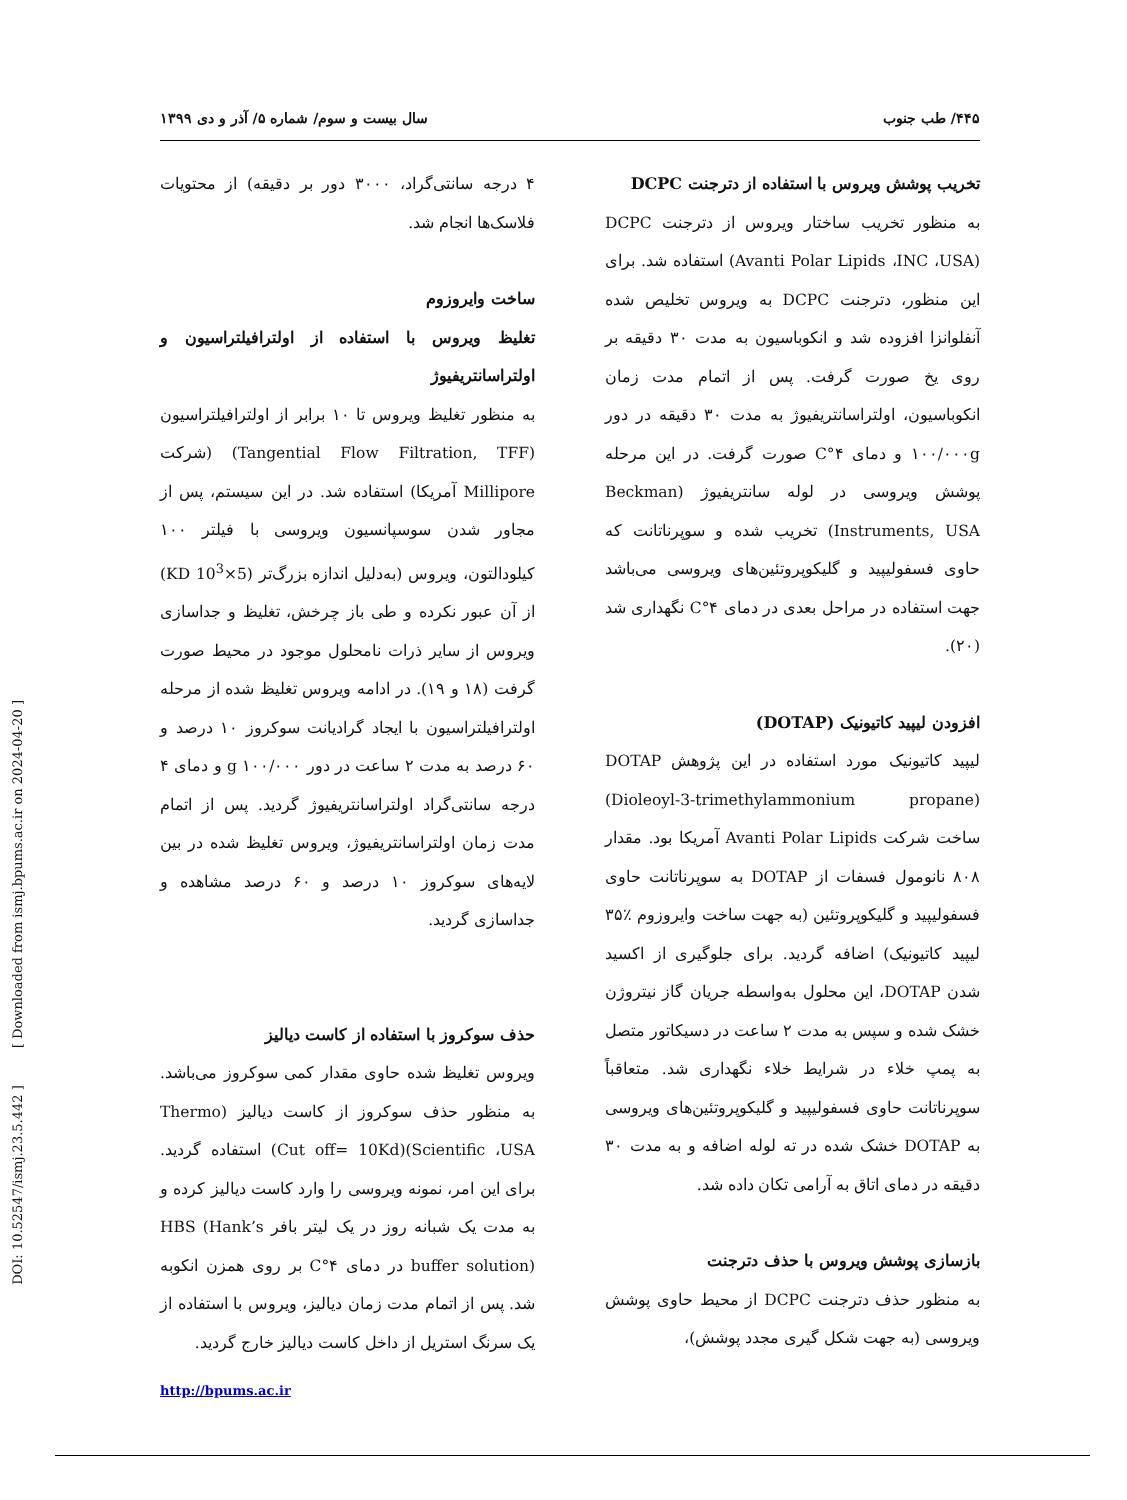DOI: 10.52547/ismj.23.5.442 ] [ Downloaded from ismj.bpums.ac.ir on 2024-04-20 ]
۴۴۵/ طب جنوب سال بیست و سوم/ شماره ۵/ آذر و دی ۱۳۹۹
۴ درجه سانتی‌گراد، ۳۰۰۰ دور بر دقیقه) از محتویات فلاسک‌ها انجام شد.
ساخت وایروزوم
تغلیظ ویروس با استفاده از اولترافیلتراسیون و اولتراسانتریفیوژ
به منظور تغلیظ ویروس تا ۱۰ برابر از اولترافیلتراسیون (Tangential Flow Filtration, TFF) (شرکت Millipore آمریکا) استفاده شد. در این سیستم، پس از مجاور شدن سوسپانسیون ویروسی با فیلتر ۱۰۰ کیلودالتون، ویروس (به‌دلیل اندازه بزرگ‌تر (5×10<sup>3</sup> KD) از آن عبور نکرده و طی باز چرخش، تغلیظ و جداسازی ویروس از سایر ذرات نامحلول موجود در محیط صورت گرفت (۱۸ و ۱۹). در ادامه ویروس تغلیظ شده از مرحله اولترافیلتراسیون با ایجاد گرادیانت سوکروز ۱۰ درصد و ۶۰ درصد به مدت ۲ ساعت در دور ۱۰۰/۰۰۰ g و دمای ۴ درجه سانتی‌گراد اولتراسانتریفیوژ گردید. پس از اتمام مدت زمان اولتراسانتریفیوژ، ویروس تغلیظ شده در بین لایه‌های سوکروز ۱۰ درصد و ۶۰ درصد مشاهده و جداسازی گردید.
حذف سوکروز با استفاده از کاست دیالیز
ویروس تغلیظ شده حاوی مقدار کمی سوکروز می‌باشد. به منظور حذف سوکروز از کاست دیالیز (Thermo Scientific ،USA)(Cut off= 10Kd) استفاده گردید. برای این امر، نمونه ویروسی را وارد کاست دیالیز کرده و به مدت یک شبانه روز در یک لیتر بافر HBS (Hank’s buffer solution) در دمای ۴°C بر روی همزن انکوبه شد. پس از اتمام مدت زمان دیالیز، ویروس با استفاده از یک سرنگ استریل از داخل کاست دیالیز خارج گردید.
http://bpums.ac.ir
تخریب پوشش ویروس با استفاده از دترجنت DCPC
به منظور تخریب ساختار ویروس از دترجنت DCPC (Avanti Polar Lipids ،INC ،USA) استفاده شد. برای این منظور، دترجنت DCPC به ویروس تخلیص شده آنفلوانزا افزوده شد و انکوباسیون به مدت ۳۰ دقیقه بر روی یخ صورت گرفت. پس از اتمام مدت زمان انکوباسیون، اولتراسانتریفیوژ به مدت ۳۰ دقیقه در دور ۱۰۰/۰۰۰g و دمای ۴°C صورت گرفت. در این مرحله پوشش ویروسی در لوله سانتریفیوژ (Beckman Instruments, USA) تخریب شده و سوپرناتانت که حاوی فسفولیپید و گلیکوپروتئین‌های ویروسی می‌باشد جهت استفاده در مراحل بعدی در دمای ۴°C نگهداری شد (۲۰).
افزودن لیپید کاتیونیک (DOTAP)
لیپید کاتیونیک مورد استفاده در این پژوهش DOTAP (Dioleoyl-3-trimethylammonium propane) ساخت شرکت Avanti Polar Lipids آمریکا بود. مقدار ۸۰۸ نانومول فسفات از DOTAP به سوپرناتانت حاوی فسفولیپید و گلیکوپروتئین (به جهت ساخت وایروزوم ٪۳۵ لیپید کاتیونیک) اضافه گردید. برای جلوگیری از اکسید شدن DOTAP، این محلول به‌واسطه جریان گاز نیتروژن خشک شده و سپس به مدت ۲ ساعت در دسیکاتور متصل به پمپ خلاء در شرایط خلاء نگهداری شد. متعاقباً سوپرناتانت حاوی فسفولیپید و گلیکوپروتئین‌های ویروسی به DOTAP خشک شده در ته لوله اضافه و به مدت ۳۰ دقیقه در دمای اتاق به آرامی تکان داده شد.
بازسازی پوشش ویروس با حذف دترجنت
به منظور حذف دترجنت DCPC از محیط حاوی پوشش ویروسی (به جهت شکل گیری مجدد پوشش)،